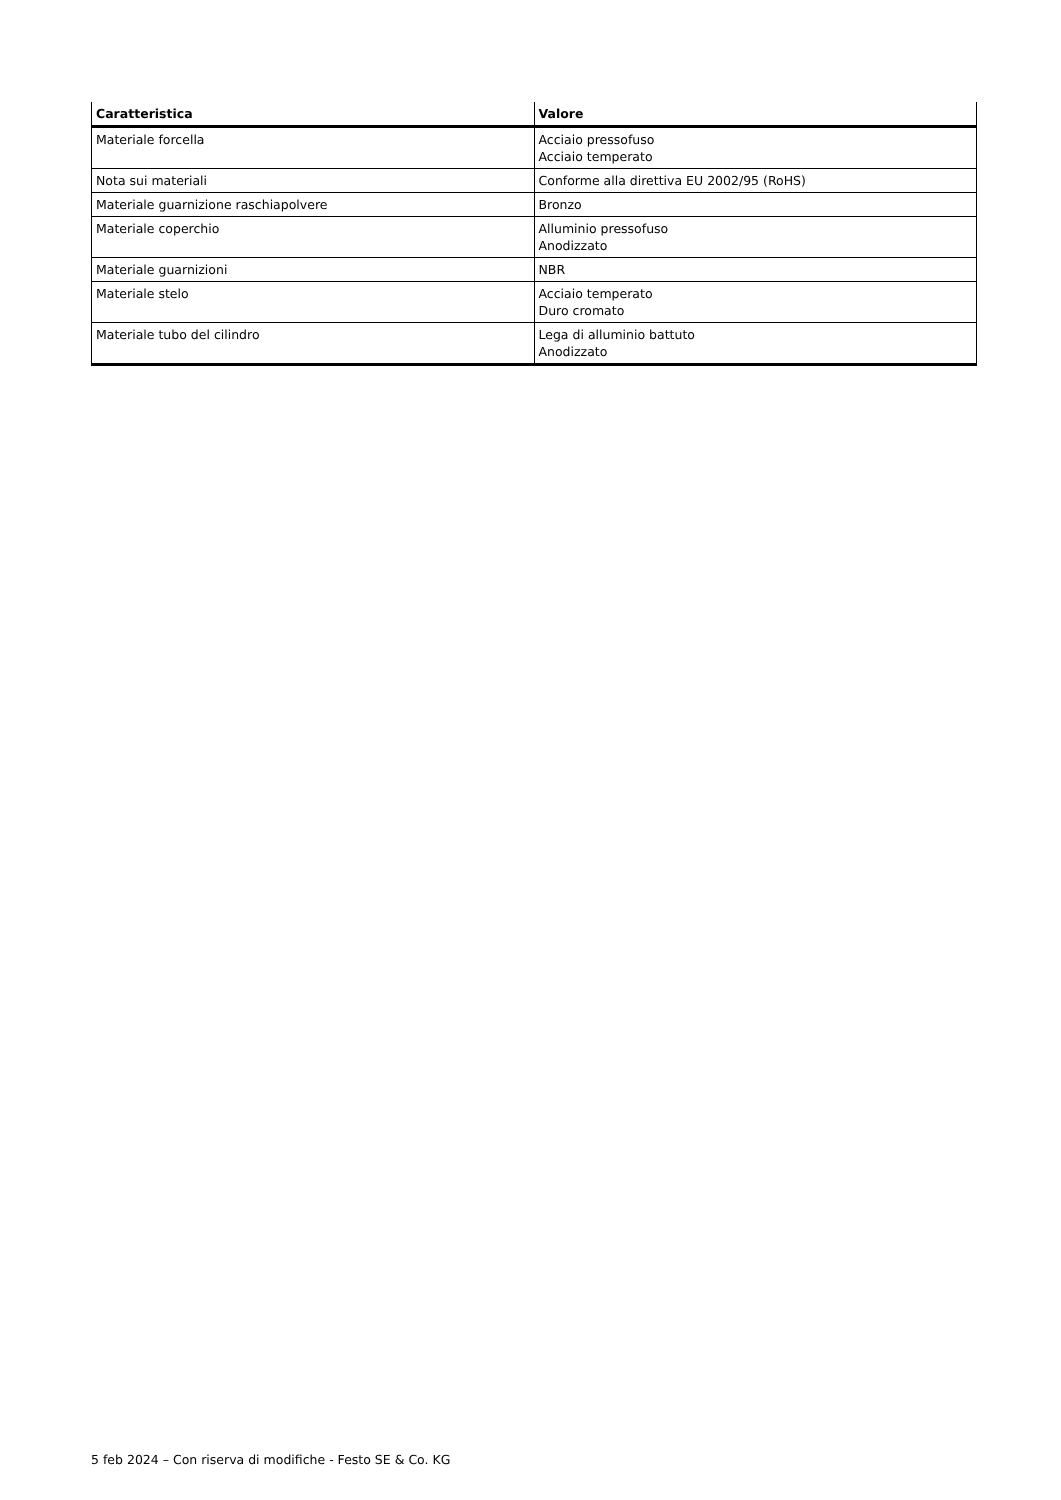| Caratteristica | Valore |
| --- | --- |
| Materiale forcella | Acciaio pressofuso Acciaio temperato |
| Nota sui materiali | Conforme alla direttiva EU 2002/95 (RoHS) |
| Materiale guarnizione raschiapolvere | Bronzo |
| Materiale coperchio | Alluminio pressofuso Anodizzato |
| Materiale guarnizioni | NBR |
| Materiale stelo | Acciaio temperato Duro cromato |
| Materiale tubo del cilindro | Lega di alluminio battuto Anodizzato |
5 feb 2024 – Con riserva di modifiche - Festo SE & Co. KG